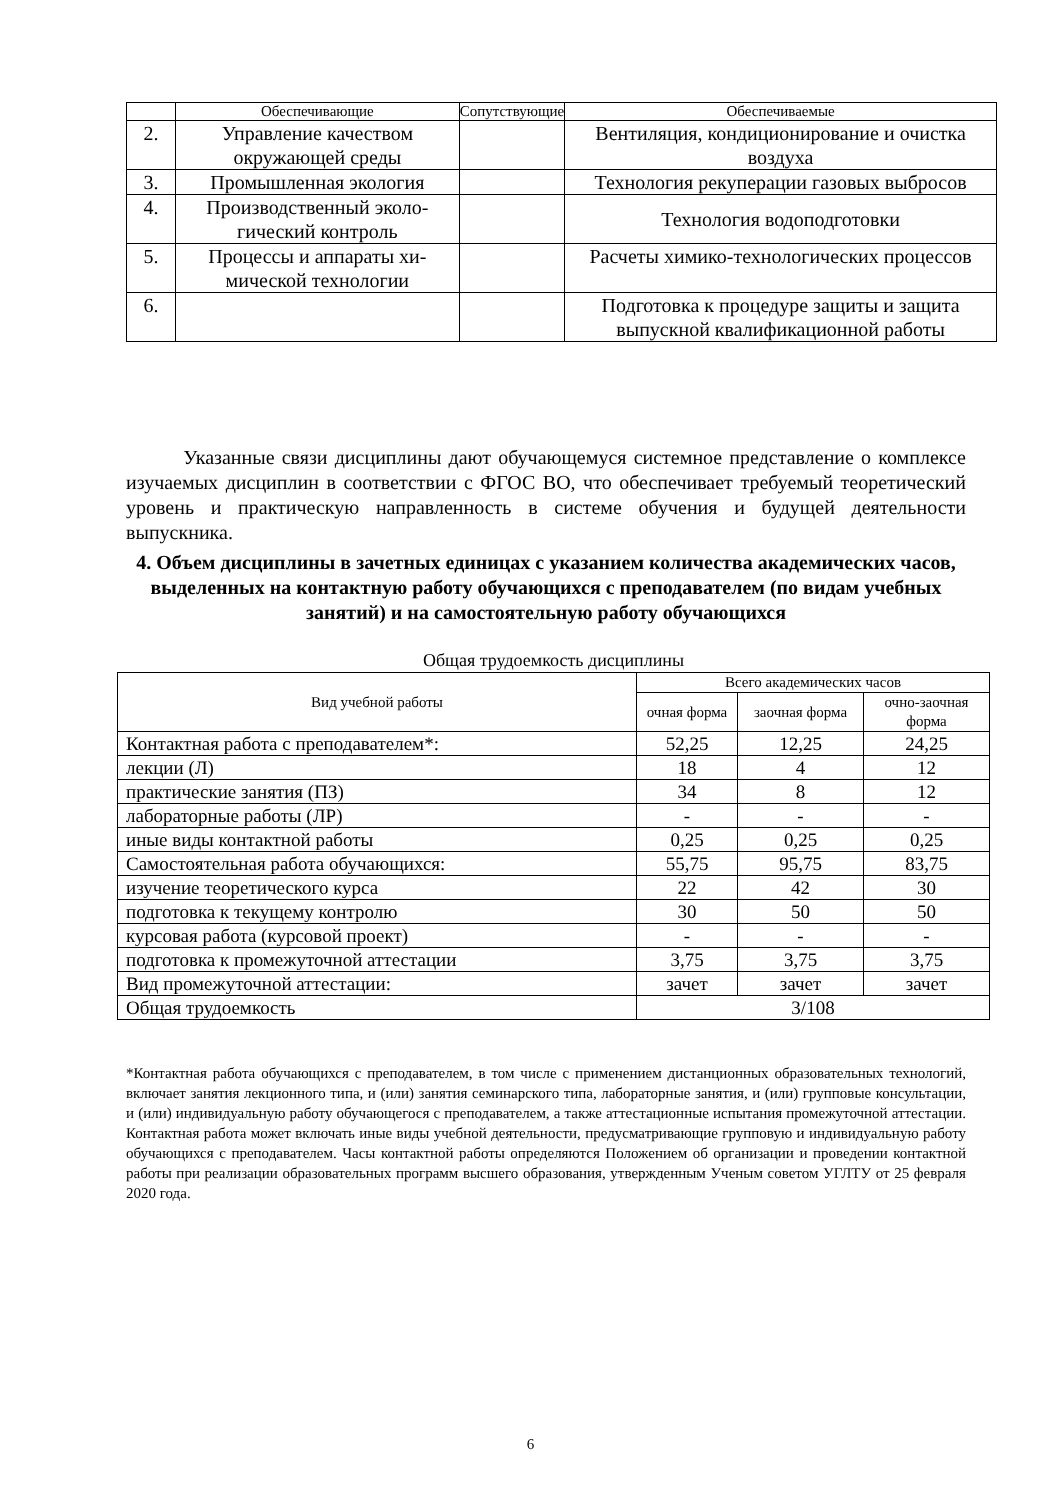| | Обеспечивающие | Сопутствующие | Обеспечиваемые |
| --- | --- | --- | --- |
| 2. | Управление качеством окружающей среды | | Вентиляция, кондициониро­вание и очистка воздуха |
| 3. | Промышленная экология | | Технология рекуперации газовых выбросов |
| 4. | Производственный эколо­гический контроль | | Технология водоподготовки |
| 5. | Процессы и аппараты хи­мической технологии | | Расчеты химико-технологических процессов |
| 6. | | | Подготовка к процедуре за­щиты и защита выпускной квалификационной работы |
Указанные связи дисциплины дают обучающемуся системное представление о ком­плексе изучаемых дисциплин в соответствии с ФГОС ВО, что обеспечивает требуемый теоретический уровень и практическую направленность в системе обучения и будущей деятельности выпускника.
4. Объем дисциплины в зачетных единицах с указанием количества академических часов, выделенных на контактную работу обучающихся с преподавателем (по видам учебных занятий) и на самостоятельную работу обучающихся
Общая трудоемкость дисциплины
| Вид учебной работы | Всего академических часов | | |
| | очная форма | заочная фор­ма | очно-заочная форма |
| Контактная работа с преподавателем*: | 52,25 | 12,25 | 24,25 |
| лекции (Л) | 18 | 4 | 12 |
| практические занятия (ПЗ) | 34 | 8 | 12 |
| лабораторные работы (ЛР) | - | - | - |
| иные виды контактной работы | 0,25 | 0,25 | 0,25 |
| Самостоятельная работа обучающихся: | 55,75 | 95,75 | 83,75 |
| изучение теоретического курса | 22 | 42 | 30 |
| подготовка к текущему контролю | 30 | 50 | 50 |
| курсовая работа (курсовой проект) | - | - | - |
| подготовка к промежуточной аттестации | 3,75 | 3,75 | 3,75 |
| Вид промежуточной аттестации: | зачет | зачет | зачет |
| Общая трудоемкость | 3/108 | | |
*Контактная работа обучающихся с преподавателем, в том числе с применением дистанционных образова­тельных технологий, включает занятия лекционного типа, и (или) занятия семинарского типа, лабораторные занятия, и (или) групповые консультации, и (или) индивидуальную работу обучающегося с преподавателем, а также аттестационные испытания промежуточной аттестации. Контактная работа может включать иные виды учебной деятельности, предусматривающие групповую и индивидуальную работу обучающихся с преподавателем. Часы контактной работы определяются Положением об организации и проведении кон­тактной работы при реализации образовательных программ высшего образования, утвержденным Ученым советом УГЛТУ от 25 февраля 2020 года.
6